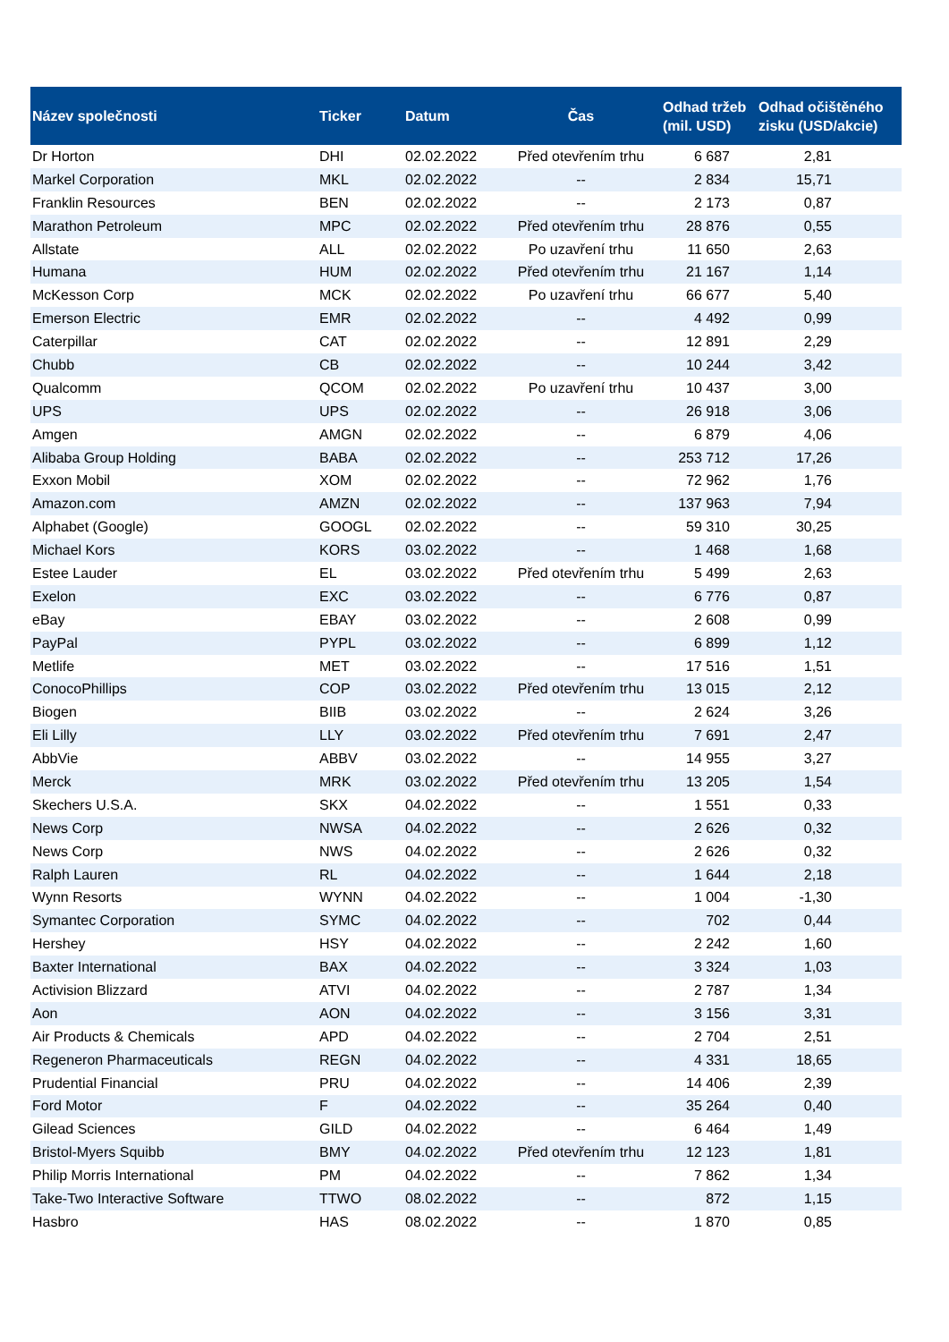| Název společnosti | Ticker | Datum | Čas | Odhad tržeb (mil. USD) | Odhad očištěného zisku (USD/akcie) |
| --- | --- | --- | --- | --- | --- |
| Dr Horton | DHI | 02.02.2022 | Před otevřením trhu | 6 687 | 2,81 |
| Markel Corporation | MKL | 02.02.2022 | -- | 2 834 | 15,71 |
| Franklin Resources | BEN | 02.02.2022 | -- | 2 173 | 0,87 |
| Marathon Petroleum | MPC | 02.02.2022 | Před otevřením trhu | 28 876 | 0,55 |
| Allstate | ALL | 02.02.2022 | Po uzavření trhu | 11 650 | 2,63 |
| Humana | HUM | 02.02.2022 | Před otevřením trhu | 21 167 | 1,14 |
| McKesson Corp | MCK | 02.02.2022 | Po uzavření trhu | 66 677 | 5,40 |
| Emerson Electric | EMR | 02.02.2022 | -- | 4 492 | 0,99 |
| Caterpillar | CAT | 02.02.2022 | -- | 12 891 | 2,29 |
| Chubb | CB | 02.02.2022 | -- | 10 244 | 3,42 |
| Qualcomm | QCOM | 02.02.2022 | Po uzavření trhu | 10 437 | 3,00 |
| UPS | UPS | 02.02.2022 | -- | 26 918 | 3,06 |
| Amgen | AMGN | 02.02.2022 | -- | 6 879 | 4,06 |
| Alibaba Group Holding | BABA | 02.02.2022 | -- | 253 712 | 17,26 |
| Exxon Mobil | XOM | 02.02.2022 | -- | 72 962 | 1,76 |
| Amazon.com | AMZN | 02.02.2022 | -- | 137 963 | 7,94 |
| Alphabet (Google) | GOOGL | 02.02.2022 | -- | 59 310 | 30,25 |
| Michael Kors | KORS | 03.02.2022 | -- | 1 468 | 1,68 |
| Estee Lauder | EL | 03.02.2022 | Před otevřením trhu | 5 499 | 2,63 |
| Exelon | EXC | 03.02.2022 | -- | 6 776 | 0,87 |
| eBay | EBAY | 03.02.2022 | -- | 2 608 | 0,99 |
| PayPal | PYPL | 03.02.2022 | -- | 6 899 | 1,12 |
| Metlife | MET | 03.02.2022 | -- | 17 516 | 1,51 |
| ConocoPhillips | COP | 03.02.2022 | Před otevřením trhu | 13 015 | 2,12 |
| Biogen | BIIB | 03.02.2022 | -- | 2 624 | 3,26 |
| Eli Lilly | LLY | 03.02.2022 | Před otevřením trhu | 7 691 | 2,47 |
| AbbVie | ABBV | 03.02.2022 | -- | 14 955 | 3,27 |
| Merck | MRK | 03.02.2022 | Před otevřením trhu | 13 205 | 1,54 |
| Skechers U.S.A. | SKX | 04.02.2022 | -- | 1 551 | 0,33 |
| News Corp | NWSA | 04.02.2022 | -- | 2 626 | 0,32 |
| News Corp | NWS | 04.02.2022 | -- | 2 626 | 0,32 |
| Ralph Lauren | RL | 04.02.2022 | -- | 1 644 | 2,18 |
| Wynn Resorts | WYNN | 04.02.2022 | -- | 1 004 | -1,30 |
| Symantec Corporation | SYMC | 04.02.2022 | -- | 702 | 0,44 |
| Hershey | HSY | 04.02.2022 | -- | 2 242 | 1,60 |
| Baxter International | BAX | 04.02.2022 | -- | 3 324 | 1,03 |
| Activision Blizzard | ATVI | 04.02.2022 | -- | 2 787 | 1,34 |
| Aon | AON | 04.02.2022 | -- | 3 156 | 3,31 |
| Air Products & Chemicals | APD | 04.02.2022 | -- | 2 704 | 2,51 |
| Regeneron Pharmaceuticals | REGN | 04.02.2022 | -- | 4 331 | 18,65 |
| Prudential Financial | PRU | 04.02.2022 | -- | 14 406 | 2,39 |
| Ford Motor | F | 04.02.2022 | -- | 35 264 | 0,40 |
| Gilead Sciences | GILD | 04.02.2022 | -- | 6 464 | 1,49 |
| Bristol-Myers Squibb | BMY | 04.02.2022 | Před otevřením trhu | 12 123 | 1,81 |
| Philip Morris International | PM | 04.02.2022 | -- | 7 862 | 1,34 |
| Take-Two Interactive Software | TTWO | 08.02.2022 | -- | 872 | 1,15 |
| Hasbro | HAS | 08.02.2022 | -- | 1 870 | 0,85 |